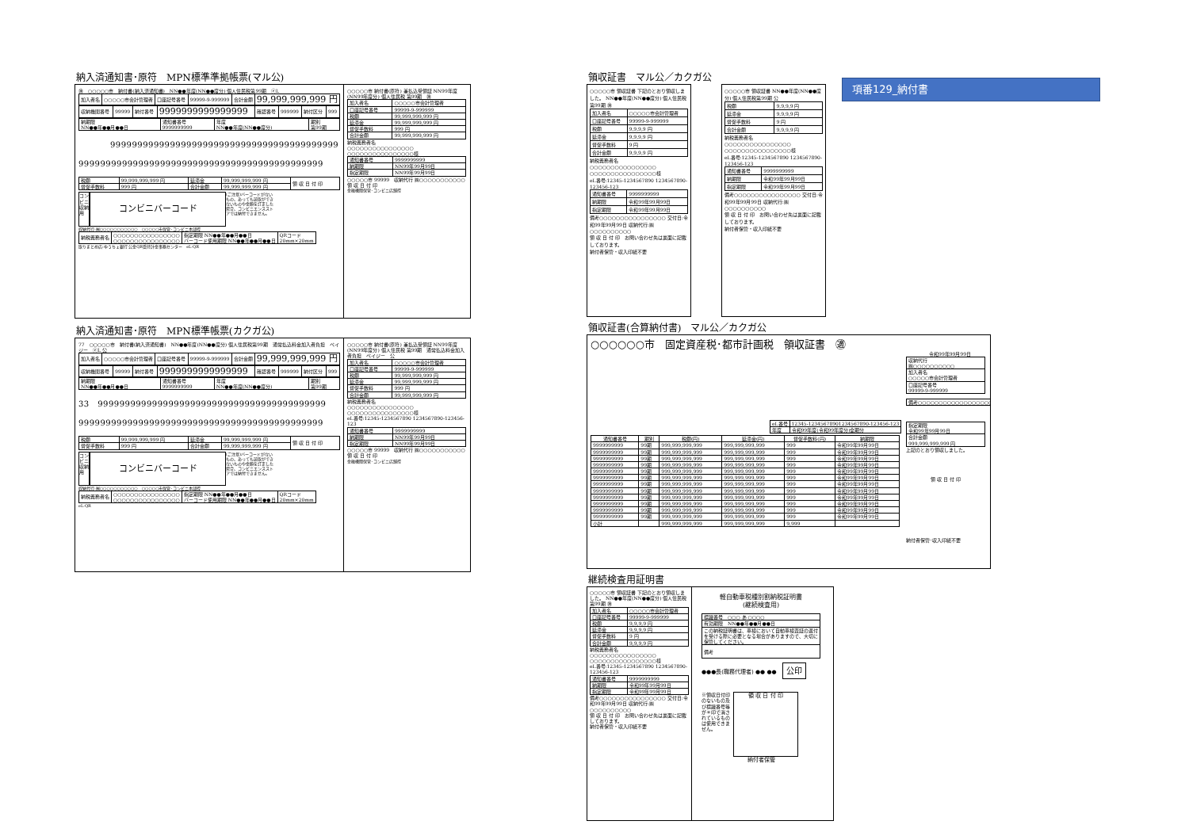納入済通知書･原符　MPN標準準拠帳票(マル公)
㊜　○○○○○市　納付書(納入済通知書)　NN●●年度(NN●●度分) 個人住民税第99期　ⓔL
| 加入者名 | ○○○○○市会計管理者 | 口座記号番号 | 99999-9-999999 | 合計金額 | 99,999,999,999 円 |
| 収納機関番号 | 99999 | 納付番号 | 9999999999999999 | 確認番号 | 999999 | 納付区分 | 999 |
| 納期限 NN●●年●●月●●日 | 通知書番号 9999999999 | 年度 NN●●年度(NN●●度分) | 期別 第99期 |
999999999999999999999999999999999999999999
999999999999999999999999999999999999999999999
| 税額 | 99,999,999,999 円 | 延滞金 | 99,999,999,999 円 | 領 収 日 付 印 |
| 督促手数料 | 999 円 | 合計金額 | 99,999,999,999 円 | |
コンビニ収納用
コンビニバーコード
(ご注意)バーコードがないもの、あっても読取ができないものや金額を訂正した場合、コンビニエンスストアでは納付できません。
収納代行:㈱○○○○○○○○○○○　○○○○○市保管･コンビニ本部控
| 納税義務者名 | ○○○○○○○○○○○○○○○○ ○○○○○○○○○○○○○○○○ | 指定期限 NN●●年●●月●●日 バーコード使用期限 NN●●年●●月●●日 | QRコード 20mm×20mm |
取りまとめ店:ゆうちょ銀行 公金QR受持計金事務センター　eL-QR
○○○○○市 納付書(原符) 兼払込受領証 NN99年度(NN99年度分) 個人住民税 第99期　㊜
| 加入者名 | ○○○○○市会計管理者 |
| 口座記号番号 | 99999-9-999999 |
| 税額 | 99,999,999,999 円 |
| 延滞金 | 99,999,999,999 円 |
| 督促手数料 | 999 円 |
| 合計金額 | 99,999,999,999 円 |
納税義務者名
○○○○○○○○○○○○○○○○
○○○○○○○○○○○○○○○○様
| 通知書番号 | 9999999999 |
| 納期限 | NN99年99月99日 |
| 指定期限 | NN99年99月99日 |
○○○○○市 99999　収納代行 ㈱○○○○○○○○○○○　領 収 日 付 印
金融機関保管･コンビニ店舗控
納入済通知書･原符　MPN標準帳票(カクガ公)
77　○○○○○市　納付書(納入済通知書)　NN●●年度(NN●●度分) 個人住民税第99期　通常払込料金加入者負担　ペイジー　ⓔL 公
| 加入者名 | ○○○○○市会計管理者 | 口座記号番号 | 99999-9-999999 | 合計金額 | 99,999,999,999 円 |
| 収納機関番号 | 99999 | 納付番号 | 9999999999999999 | 確認番号 | 999999 | 納付区分 | 999 |
| 納期限 NN●●年●●月●●日 | 通知書番号 9999999999 | 年度 NN●●年度(NN●●度分) | 期別 第99期 |
33　999999999999999999999999999999999999999999
999999999999999999999999999999999999999999999
| 税額 | 99,999,999,999 円 | 延滞金 | 99,999,999,999 円 | 領 収 日 付 印 |
| 督促手数料 | 999 円 | 合計金額 | 99,999,999,999 円 | |
コンビニ収納用
コンビニバーコード
(ご注意)バーコードがないもの、あっても読取ができないものや金額を訂正した場合、コンビニエンスストアでは納付できません。
収納代行:㈱○○○○○○○○○○○　○○○○○市保管･コンビニ本部控
| 納税義務者名 | ○○○○○○○○○○○○○○○○ ○○○○○○○○○○○○○○○○ | 指定期限 NN●●年●●月●●日 バーコード使用期限 NN●●年●●月●●日 | QRコード 20mm×20mm |
eL-QR
○○○○○市 納付書(原符) 兼払込受領証 NN99年度(NN99年度分) 個人住民税 第99期　通常払込料金加入者負担　ペイジー　公
| 加入者名 | ○○○○○市会計管理者 |
| 口座記号番号 | 99999-9-999999 |
| 税額 | 99,999,999,999 円 |
| 延滞金 | 99,999,999,999 円 |
| 督促手数料 | 999 円 |
| 合計金額 | 99,999,999,999 円 |
納税義務者名
○○○○○○○○○○○○○○○○
○○○○○○○○○○○○○○○○様
eL番号:12345-1234567890 1234567890-123456-123
| 通知書番号 | 9999999999 |
| 納期限 | NN99年99月99日 |
| 指定期限 | NN99年99月99日 |
○○○○○市 99999　収納代行 ㈱○○○○○○○○○○○　領 収 日 付 印
金融機関保管･コンビニ店舗控
領収証書　マル公／カクガ公
○○○○○市 領収証書 下記のとおり領収しました。 NN●●年度(NN●●度分) 個人住民税第99期 ㊜
| 加入者名 | ○○○○○市会計管理者 |
| 口座記号番号 | 99999-9-999999 |
| 税額 | 9,9,9,9 円 |
| 延滞金 | 9,9,9,9 円 |
| 督促手数料 | 9 円 |
| 合計金額 | 9,9,9,9 円 |
納税義務者名
○○○○○○○○○○○○○○○○
○○○○○○○○○○○○○○○○様
eL番号:12345-1234567890 1234567890-123456-123
| 通知書番号 | 9999999999 |
| 納期限 | 令和99年99月99日 |
| 指定期限 | 令和99年99月99日 |
備考○○○○○○○○○○○○○○○○ 交付日:令和99年99月99日 収納代行:㈱○○○○○○○○○○
領 収 日 付 印　お問い合わせ先は裏面に記載しております。
納付者保管・収入印紙不要
○○○○○市 領収証書 NN●●年度(NN●●度分) 個人住民税第99期 公
| 税額 | 9,9,9,9 円 |
| 延滞金 | 9,9,9,9 円 |
| 督促手数料 | 9 円 |
| 合計金額 | 9,9,9,9 円 |
納税義務者名
○○○○○○○○○○○○○○○○
○○○○○○○○○○○○○○○○様
eL番号:12345-1234567890 1234567890-123456-123
| 通知書番号 | 9999999999 |
| 納期限 | 令和99年99月99日 |
| 指定期限 | 令和99年99月99日 |
備考○○○○○○○○○○○○○○○○ 交付日:令和99年99月99日 収納代行:㈱○○○○○○○○○○
領 収 日 付 印　お問い合わせ先は裏面に記載しております。
納付者保管・収入印紙不要
項番129_納付書
領収証書(合算納付書)　マル公／カクガ公
○○○○○○市　固定資産税･都市計画税　領収証書　㊜
令和99年99月99日
| eL番号 | 12345-12345678901234567890-123456-123 |
| 年度 | 令和99年度(令和99年度分)全期分 |
| 通知書番号 | 期別 | 税額(円) | 延滞金(円) | 督促手数料(円) | 納期限 |
| --- | --- | --- | --- | --- | --- |
| 9999999999 | 99期 | 999,999,999,999 | 999,999,999,999 | 999 | 令和99年99月99日 |
| 9999999999 | 99期 | 999,999,999,999 | 999,999,999,999 | 999 | 令和99年99月99日 |
| 9999999999 | 99期 | 999,999,999,999 | 999,999,999,999 | 999 | 令和99年99月99日 |
| 9999999999 | 99期 | 999,999,999,999 | 999,999,999,999 | 999 | 令和99年99月99日 |
| 9999999999 | 99期 | 999,999,999,999 | 999,999,999,999 | 999 | 令和99年99月99日 |
| 9999999999 | 99期 | 999,999,999,999 | 999,999,999,999 | 999 | 令和99年99月99日 |
| 9999999999 | 99期 | 999,999,999,999 | 999,999,999,999 | 999 | 令和99年99月99日 |
| 9999999999 | 99期 | 999,999,999,999 | 999,999,999,999 | 999 | 令和99年99月99日 |
| 9999999999 | 99期 | 999,999,999,999 | 999,999,999,999 | 999 | 令和99年99月99日 |
| 9999999999 | 99期 | 999,999,999,999 | 999,999,999,999 | 999 | 令和99年99月99日 |
| 9999999999 | 99期 | 999,999,999,999 | 999,999,999,999 | 999 | 令和99年99月99日 |
| 9999999999 | 99期 | 999,999,999,999 | 999,999,999,999 | 999 | 令和99年99月99日 |
| 小計 | | 999,999,999,999 | 999,999,999,999 | 9,999 | |
| 収納代行 ㈱○○○○○○○○○○ |
| 加入者名 ○○○○○市会計管理者 |
| 口座記号番号 99999-9-999999 |
| 備考○○○○○○○○○○○○○○○○○○○ |
| 指定期限 令和99年99月99日 |
| 合計金額 999,999,999,999 円 |
上記のとおり領収しました。
領 収 日 付 印
納付者保管･収入印紙不要
継続検査用証明書
○○○○○市 領収証書 下記のとおり領収しました。 NN●●年度(NN●●度分) 個人住民税第99期 ㊜
| 加入者名 | ○○○○○市会計管理者 |
| 口座記号番号 | 99999-9-999999 |
| 税額 | 9,9,9,9 円 |
| 延滞金 | 9,9,9,9 円 |
| 督促手数料 | 9 円 |
| 合計金額 | 9,9,9,9 円 |
納税義務者名
○○○○○○○○○○○○○○○○
○○○○○○○○○○○○○○○○様
eL番号:12345-1234567890 1234567890-123456-123
| 通知書番号 | 9999999999 |
| 納期限 | 令和99年99月99日 |
| 指定期限 | 令和99年99月99日 |
備考○○○○○○○○○○○○○○○○ 交付日:令和99年99月99日 収納代行:㈱○○○○○○○○○○
領 収 日 付 印　お問い合わせ先は裏面に記載しております。
納付者保管・収入印紙不要
軽自動車税種別割納税証明書
(継続検査用)
| 標識番号 ○○○ あ ○○○○ |
| 有効期限 NN●●年●●月●●日 |
| この納税証明書は、車検において自動車検査証の返付を受ける際に必要となる場合がありますので、大切に保管してください。 |
| 備考 |
●●●長(職務代理者) ●● ●●　公印
※領収日付印のないもの及び標識番号等が＊印で消されているものは使用できません。
領 収 日 付 印
納付者保管